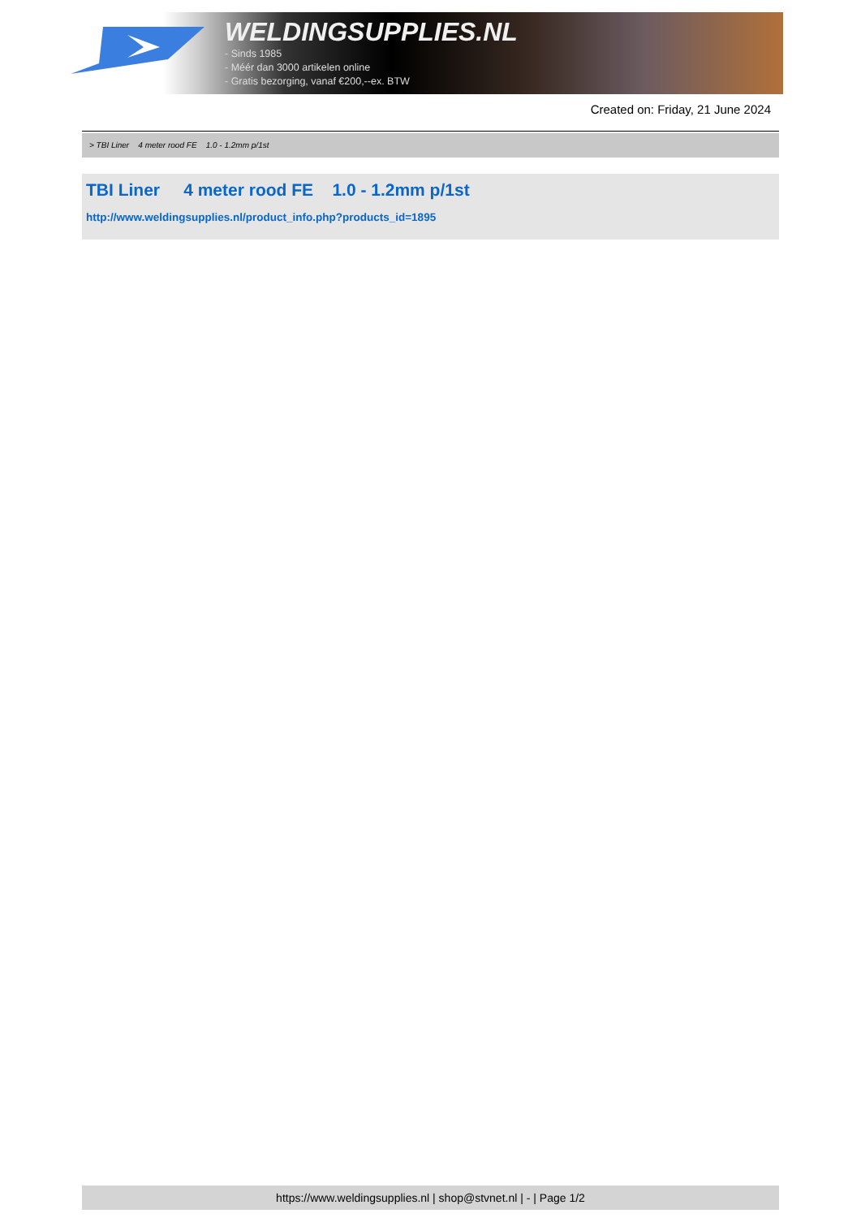WELDINGSUPPLIES.NL
- Sinds 1985
- Méér dan 3000 artikelen online
- Gratis bezorging, vanaf €200,--ex. BTW
Created on: Friday, 21 June 2024
> TBI Liner 4 meter rood FE 1.0 - 1.2mm p/1st
TBI Liner 4 meter rood FE 1.0 - 1.2mm p/1st
http://www.weldingsupplies.nl/product_info.php?products_id=1895
https://www.weldingsupplies.nl | shop@stvnet.nl | - | Page 1/2